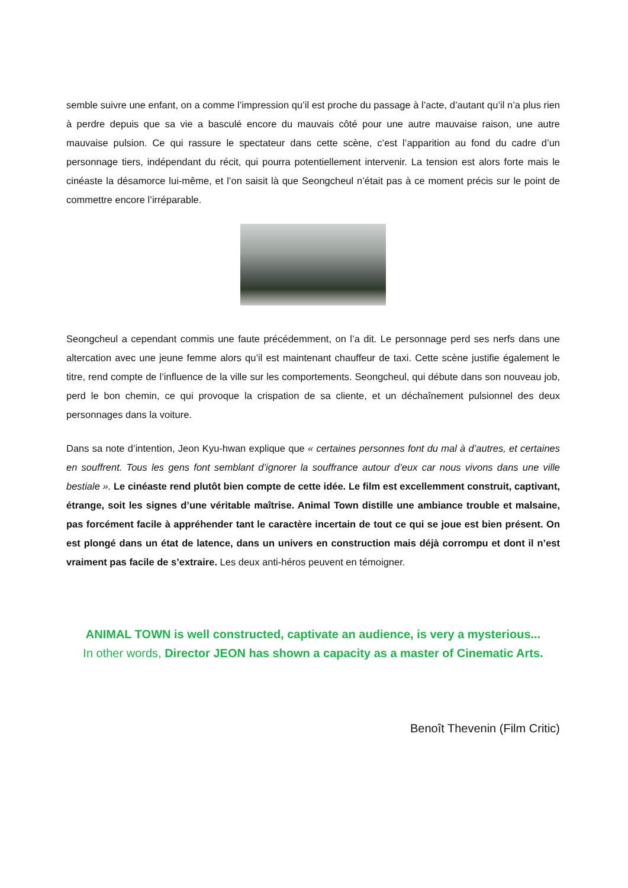semble suivre une enfant, on a comme l’impression qu’il est proche du passage à l’acte, d’autant qu’il n’a plus rien à perdre depuis que sa vie a basculé encore du mauvais côté pour une autre mauvaise raison, une autre mauvaise pulsion. Ce qui rassure le spectateur dans cette scène, c’est l’apparition au fond du cadre d’un personnage tiers, indépendant du récit, qui pourra potentiellement intervenir. La tension est alors forte mais le cinéaste la désamorce lui-même, et l’on saisit là que Seongcheul n’était pas à ce moment précis sur le point de commettre encore l’irréparable.
Seongcheul a cependant commis une faute précédemment, on l’a dit. Le personnage perd ses nerfs dans une altercation avec une jeune femme alors qu’il est maintenant chauffeur de taxi. Cette scène justifie également le titre, rend compte de l’influence de la ville sur les comportements. Seongcheul, qui débute dans son nouveau job, perd le bon chemin, ce qui provoque la crispation de sa cliente, et un déchaînement pulsionnel des deux personnages dans la voiture.
Dans sa note d’intention, Jeon Kyu-hwan explique que « certaines personnes font du mal à d’autres, et certaines en souffrent. Tous les gens font semblant d’ignorer la souffrance autour d’eux car nous vivons dans une ville bestiale ». Le cinéaste rend plutôt bien compte de cette idée. Le film est excellemment construit, captivant, étrange, soit les signes d’une véritable maîtrise. Animal Town distille une ambiance trouble et malsaine, pas forcément facile à appréhender tant le caractère incertain de tout ce qui se joue est bien présent. On est plongé dans un état de latence, dans un univers en construction mais déjà corrompu et dont il n’est vraiment pas facile de s’extraire. Les deux anti-héros peuvent en témoigner.
ANIMAL TOWN is well constructed, captivate an audience, is very a mysterious...
In other words, Director JEON has shown a capacity as a master of Cinematic Arts.
Benoît Thevenin (Film Critic)